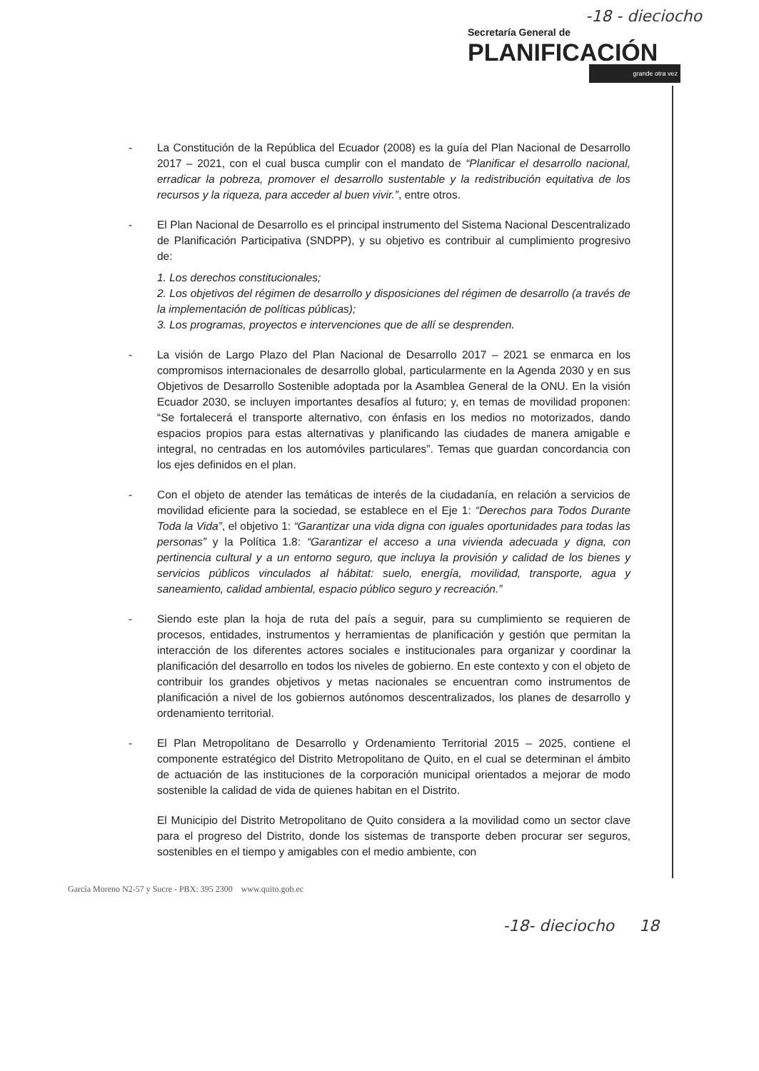-18 - dieciocho
Secretaría General de
PLANIFICACIÓN
grande otra vez
- La Constitución de la República del Ecuador (2008) es la guía del Plan Nacional de Desarrollo 2017 – 2021, con el cual busca cumplir con el mandato de “Planificar el desarrollo nacional, erradicar la pobreza, promover el desarrollo sustentable y la redistribución equitativa de los recursos y la riqueza, para acceder al buen vivir.”, entre otros.
- El Plan Nacional de Desarrollo es el principal instrumento del Sistema Nacional Descentralizado de Planificación Participativa (SNDPP), y su objetivo es contribuir al cumplimiento progresivo de:
1. Los derechos constitucionales;
2. Los objetivos del régimen de desarrollo y disposiciones del régimen de desarrollo (a través de la implementación de políticas públicas);
3. Los programas, proyectos e intervenciones que de allí se desprenden.
- La visión de Largo Plazo del Plan Nacional de Desarrollo 2017 – 2021 se enmarca en los compromisos internacionales de desarrollo global, particularmente en la Agenda 2030 y en sus Objetivos de Desarrollo Sostenible adoptada por la Asamblea General de la ONU. En la visión Ecuador 2030, se incluyen importantes desafíos al futuro; y, en temas de movilidad proponen: “Se fortalecerá el transporte alternativo, con énfasis en los medios no motorizados, dando espacios propios para estas alternativas y planificando las ciudades de manera amigable e integral, no centradas en los automóviles particulares”. Temas que guardan concordancia con los ejes definidos en el plan.
- Con el objeto de atender las temáticas de interés de la ciudadanía, en relación a servicios de movilidad eficiente para la sociedad, se establece en el Eje 1: “Derechos para Todos Durante Toda la Vida”, el objetivo 1: “Garantizar una vida digna con iguales oportunidades para todas las personas” y la Política 1.8: “Garantizar el acceso a una vivienda adecuada y digna, con pertinencia cultural y a un entorno seguro, que incluya la provisión y calidad de los bienes y servicios públicos vinculados al hábitat: suelo, energía, movilidad, transporte, agua y saneamiento, calidad ambiental, espacio público seguro y recreación.”
- Siendo este plan la hoja de ruta del país a seguir, para su cumplimiento se requieren de procesos, entidades, instrumentos y herramientas de planificación y gestión que permitan la interacción de los diferentes actores sociales e institucionales para organizar y coordinar la planificación del desarrollo en todos los niveles de gobierno. En este contexto y con el objeto de contribuir los grandes objetivos y metas nacionales se encuentran como instrumentos de planificación a nivel de los gobiernos autónomos descentralizados, los planes de desarrollo y ordenamiento territorial.
- El Plan Metropolitano de Desarrollo y Ordenamiento Territorial 2015 – 2025, contiene el componente estratégico del Distrito Metropolitano de Quito, en el cual se determinan el ámbito de actuación de las instituciones de la corporación municipal orientados a mejorar de modo sostenible la calidad de vida de quienes habitan en el Distrito.
El Municipio del Distrito Metropolitano de Quito considera a la movilidad como un sector clave para el progreso del Distrito, donde los sistemas de transporte deben procurar ser seguros, sostenibles en el tiempo y amigables con el medio ambiente, con
García Moreno N2-57 y Sucre - PBX: 395 2300 www.quito.gob.ec
-18- dieciocho 18